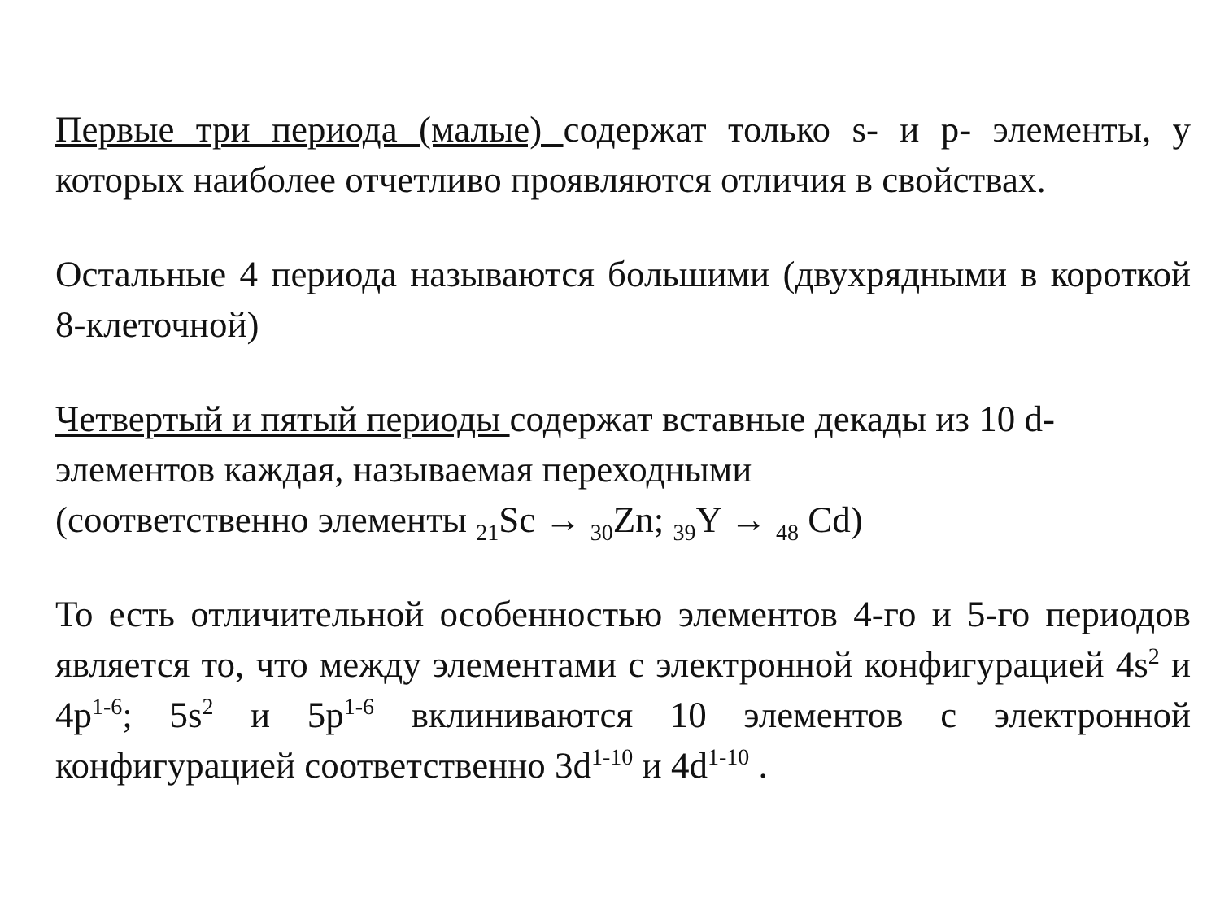Первые три периода (малые) содержат только s- и p- элементы, у которых наиболее отчетливо проявляются отличия в свойствах.
Остальные 4 периода называются большими (двухрядными в короткой 8-клеточной)
Четвертый и пятый периоды содержат вставные декады из 10 d-элементов каждая, называемая переходными
(соответственно элементы <sub>21</sub>Sc → <sub>30</sub>Zn; <sub>39</sub>Y → <sub>48</sub> Cd)
То есть отличительной особенностью элементов 4-го и 5-го периодов является то, что между элементами с электронной конфигурацией 4s<sup>2</sup> и 4p<sup>1-6</sup>; 5s<sup>2</sup> и 5p<sup>1-6</sup> вклиниваются 10 элементов с электронной конфигурацией соответственно 3d<sup>1-10</sup> и 4d<sup>1-10</sup> .